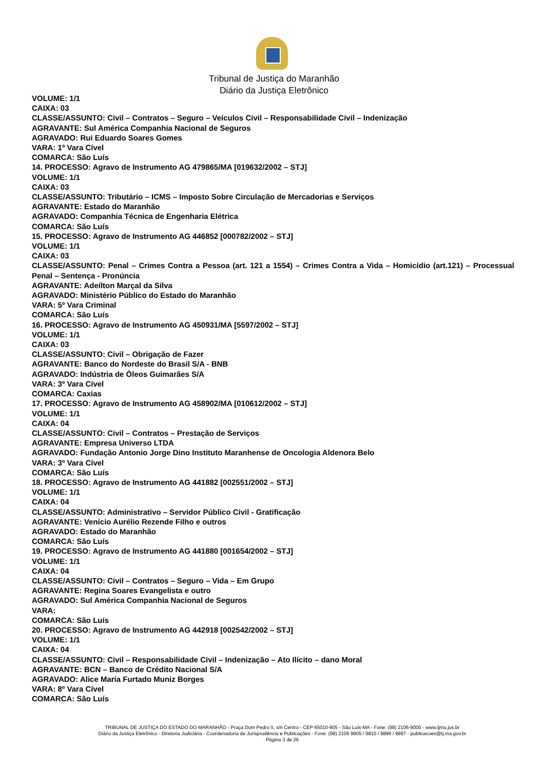Tribunal de Justiça do Maranhão
Diário da Justiça Eletrônico
VOLUME: 1/1
CAIXA: 03
CLASSE/ASSUNTO: Civil – Contratos – Seguro – Veículos Civil – Responsabilidade Civil – Indenização
AGRAVANTE: Sul América Companhia Nacional de Seguros
AGRAVADO: Rui Eduardo Soares Gomes
VARA: 1º Vara Cível
COMARCA: São Luís
14. PROCESSO: Agravo de Instrumento AG 479865/MA [019632/2002 – STJ]
VOLUME: 1/1
CAIXA: 03
CLASSE/ASSUNTO: Tributário – ICMS – Imposto Sobre Circulação de Mercadorias e Serviços
AGRAVANTE: Estado do Maranhão
AGRAVADO: Companhia Técnica de Engenharia Elétrica
COMARCA: São Luís
15. PROCESSO: Agravo de Instrumento AG 446852 [000782/2002 – STJ]
VOLUME: 1/1
CAIXA: 03
CLASSE/ASSUNTO: Penal – Crimes Contra a Pessoa (art. 121 a 1554) – Crimes Contra a Vida – Homicídio (art.121) – Processual Penal – Sentença - Pronúncia
AGRAVANTE: Adeílton Marçal da Silva
AGRAVADO: Ministério Público do Estado do Maranhão
VARA: 5º Vara Criminal
COMARCA: São Luís
16. PROCESSO: Agravo de Instrumento AG 450931/MA [5597/2002 – STJ]
VOLUME: 1/1
CAIXA: 03
CLASSE/ASSUNTO: Civil – Obrigação de Fazer
AGRAVANTE: Banco do Nordeste do Brasil S/A - BNB
AGRAVADO: Indústria de Óleos Guimarães S/A
VARA: 3º Vara Cível
COMARCA: Caxias
17. PROCESSO: Agravo de Instrumento AG 458902/MA [010612/2002 – STJ]
VOLUME: 1/1
CAIXA: 04
CLASSE/ASSUNTO: Civil – Contratos – Prestação de Serviços
AGRAVANTE: Empresa Universo LTDA
AGRAVADO: Fundação Antonio Jorge Dino Instituto Maranhense de Oncologia Aldenora Belo
VARA: 3º Vara Cível
COMARCA: São Luís
18. PROCESSO: Agravo de Instrumento AG 441882 [002551/2002 – STJ]
VOLUME: 1/1
CAIXA: 04
CLASSE/ASSUNTO: Administrativo – Servidor Público Civil - Gratificação
AGRAVANTE: Venício Aurélio Rezende Filho e outros
AGRAVADO: Estado do Maranhão
COMARCA: São Luís
19. PROCESSO: Agravo de Instrumento AG 441880 [001654/2002 – STJ]
VOLUME: 1/1
CAIXA: 04
CLASSE/ASSUNTO: Civil – Contratos – Seguro – Vida – Em Grupo
AGRAVANTE: Regina Soares Evangelista e outro
AGRAVADO: Sul América Companhia Nacional de Seguros
VARA:
COMARCA: São Luís
20. PROCESSO: Agravo de Instrumento AG 442918 [002542/2002 – STJ]
VOLUME: 1/1
CAIXA: 04
CLASSE/ASSUNTO: Civil – Responsabilidade Civil – Indenização – Ato Ilícito – dano Moral
AGRAVANTE: BCN – Banco de Crédito Nacional S/A
AGRAVADO: Alice Maria Furtado Muniz Borges
VARA: 8º Vara Cível
COMARCA: São Luís
TRIBUNAL DE JUSTIÇA DO ESTADO DO MARANHÃO - Praça Dom Pedro II, s/n Centro - CEP 65010-905 - São Luis-MA - Fone: (98) 2106-9000 - www.tjma.jus.br
Diário da Justiça Eletrônico - Diretoria Judiciária - Coordenadoria de Jurisprudência e Publicações - Fone: (98) 2106 9805 / 9810 / 9896 / 9897 - publicacoes@tj.ma.gov.br
Página 3 de 26